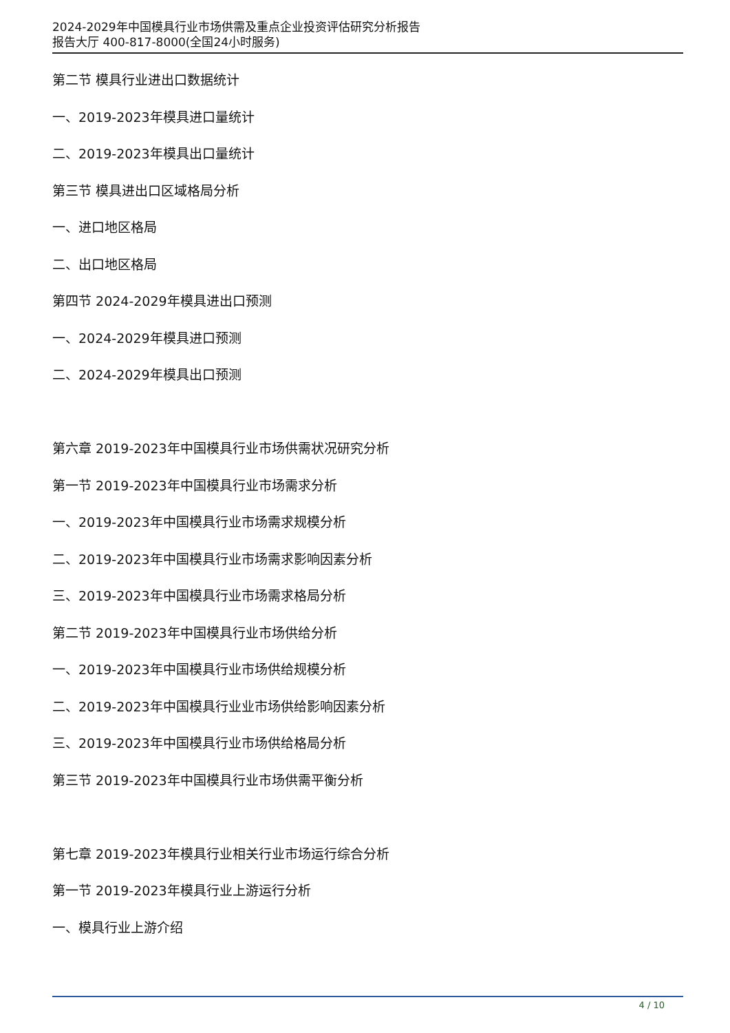2024-2029年中国模具行业市场供需及重点企业投资评估研究分析报告
报告大厅 400-817-8000(全国24小时服务)
第二节 模具行业进出口数据统计
一、2019-2023年模具进口量统计
二、2019-2023年模具出口量统计
第三节 模具进出口区域格局分析
一、进口地区格局
二、出口地区格局
第四节 2024-2029年模具进出口预测
一、2024-2029年模具进口预测
二、2024-2029年模具出口预测
第六章 2019-2023年中国模具行业市场供需状况研究分析
第一节 2019-2023年中国模具行业市场需求分析
一、2019-2023年中国模具行业市场需求规模分析
二、2019-2023年中国模具行业市场需求影响因素分析
三、2019-2023年中国模具行业市场需求格局分析
第二节 2019-2023年中国模具行业市场供给分析
一、2019-2023年中国模具行业市场供给规模分析
二、2019-2023年中国模具行业业市场供给影响因素分析
三、2019-2023年中国模具行业市场供给格局分析
第三节 2019-2023年中国模具行业市场供需平衡分析
第七章 2019-2023年模具行业相关行业市场运行综合分析
第一节 2019-2023年模具行业上游运行分析
一、模具行业上游介绍
4 / 10